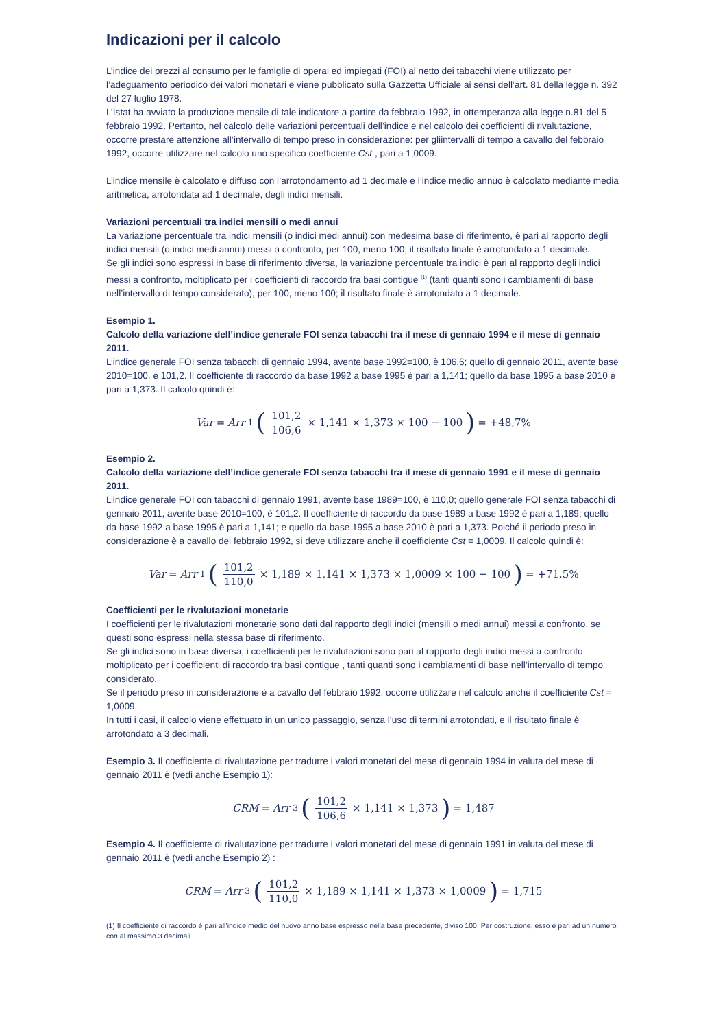Indicazioni per il calcolo
L’indice dei prezzi al consumo per le famiglie di operai ed impiegati (FOI) al netto dei tabacchi viene utilizzato per l’adeguamento periodico dei valori monetari e viene pubblicato sulla Gazzetta Ufficiale ai sensi dell’art. 81 della legge n. 392 del 27 luglio 1978.
L’Istat ha avviato la produzione mensile di tale indicatore a partire da febbraio 1992, in ottemperanza alla legge n.81 del 5 febbraio 1992. Pertanto, nel calcolo delle variazioni percentuali dell’indice e nel calcolo dei coefficienti di rivalutazione, occorre prestare attenzione all’intervallo di tempo preso in considerazione: per gliintervalli di tempo a cavallo del febbraio 1992, occorre utilizzare nel calcolo uno specifico coefficiente Cst , pari a 1,0009.
L’indice mensile è calcolato e diffuso con l’arrotondamento ad 1 decimale e l’indice medio annuo è calcolato mediante media aritmetica, arrotondata ad 1 decimale, degli indici mensili.
Variazioni percentuali tra indici mensili o medi annui
La variazione percentuale tra indici mensili (o indici medi annui) con medesima base di riferimento, è pari al rapporto degli indici mensili (o indici medi annui) messi a confronto, per 100, meno 100; il risultato finale è arrotondato a 1 decimale.
Se gli indici sono espressi in base di riferimento diversa, la variazione percentuale tra indici è pari al rapporto degli indici messi a confronto, moltiplicato per i coefficienti di raccordo tra basi contigue <sup>(1)</sup> (tanti quanti sono i cambiamenti di base nell’intervallo di tempo considerato), per 100, meno 100; il risultato finale è arrotondato a 1 decimale.
Esempio 1.
Calcolo della variazione dell’indice generale FOI senza tabacchi tra il mese di gennaio 1994 e il mese di gennaio 2011.
L’indice generale FOI senza tabacchi di gennaio 1994, avente base 1992=100, è 106,6; quello di gennaio 2011, avente base 2010=100, è 101,2. Il coefficiente di raccordo da base 1992 a base 1995 è pari a 1,141; quello da base 1995 a base 2010 è pari a 1,373. Il calcolo quindi è:
Var = Arr<sub>1</sub> (101,2 106,6 × 1,141 × 1,373 × 100 − 100) = +48,7%
Esempio 2.
Calcolo della variazione dell’indice generale FOI senza tabacchi tra il mese di gennaio 1991 e il mese di gennaio 2011.
L’indice generale FOI con tabacchi di gennaio 1991, avente base 1989=100, è 110,0; quello generale FOI senza tabacchi di gennaio 2011, avente base 2010=100, è 101,2. Il coefficiente di raccordo da base 1989 a base 1992 è pari a 1,189; quello da base 1992 a base 1995 è pari a 1,141; e quello da base 1995 a base 2010 è pari a 1,373. Poiché il periodo preso in considerazione è a cavallo del febbraio 1992, si deve utilizzare anche il coefficiente Cst = 1,0009. Il calcolo quindi è:
Var = Arr<sub>1</sub> (101,2 110,0 × 1,189 × 1,141 × 1,373 × 1,0009 × 100 − 100) = +71,5%
Coefficienti per le rivalutazioni monetarie
I coefficienti per le rivalutazioni monetarie sono dati dal rapporto degli indici (mensili o medi annui) messi a confronto, se questi sono espressi nella stessa base di riferimento.
Se gli indici sono in base diversa, i coefficienti per le rivalutazioni sono pari al rapporto degli indici messi a confronto moltiplicato per i coefficienti di raccordo tra basi contigue , tanti quanti sono i cambiamenti di base nell’intervallo di tempo considerato.
Se il periodo preso in considerazione è a cavallo del febbraio 1992, occorre utilizzare nel calcolo anche il coefficiente Cst = 1,0009.
In tutti i casi, il calcolo viene effettuato in un unico passaggio, senza l’uso di termini arrotondati, e il risultato finale è arrotondato a 3 decimali.
Esempio 3. Il coefficiente di rivalutazione per tradurre i valori monetari del mese di gennaio 1994 in valuta del mese di gennaio 2011 è (vedi anche Esempio 1):
CRM = Arr<sub>3</sub> (101,2 106,6 × 1,141 × 1,373) = 1,487
Esempio 4. Il coefficiente di rivalutazione per tradurre i valori monetari del mese di gennaio 1991 in valuta del mese di gennaio 2011 è (vedi anche Esempio 2) :
CRM = Arr<sub>3</sub> (101,2 110,0 × 1,189 × 1,141 × 1,373 × 1,0009) = 1,715
(1) Il coefficiente di raccordo è pari all’indice medio del nuovo anno base espresso nella base precedente, diviso 100. Per costruzione, esso è pari ad un numero con al massimo 3 decimali.